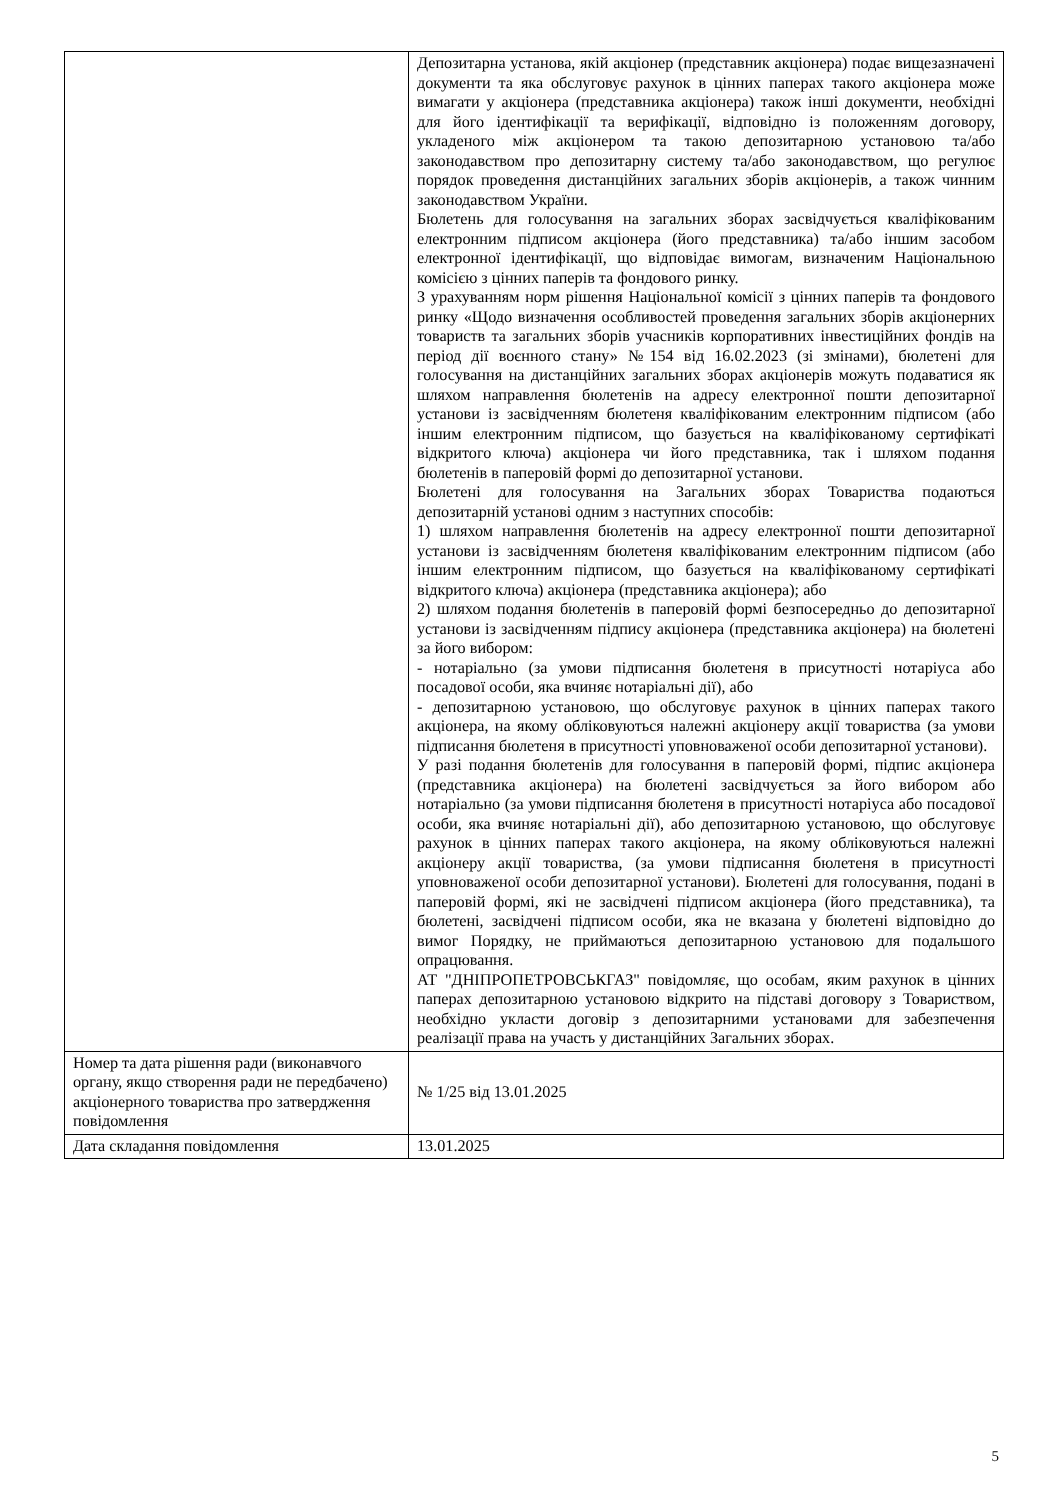| | Депозитарна установа, якій акціонер (представник акціонера) подає вищезазначені документи та яка обслуговує рахунок в цінних паперах такого акціонера може вимагати у акціонера (представника акціонера) також інші документи, необхідні для його ідентифікації та верифікації, відповідно із положенням договору, укладеного між акціонером та такою депозитарною установою та/або законодавством про депозитарну систему та/або законодавством, що регулює порядок проведення дистанційних загальних зборів акціонерів, а також чинним законодавством України. Бюлетень для голосування на загальних зборах засвідчується кваліфікованим електронним підписом акціонера (його представника) та/або іншим засобом електронної ідентифікації, що відповідає вимогам, визначеним Національною комісією з цінних паперів та фондового ринку. З урахуванням норм рішення Національної комісії з цінних паперів та фондового ринку «Щодо визначення особливостей проведення загальних зборів акціонерних товариств та загальних зборів учасників корпоративних інвестиційних фондів на період дії воєнного стану» №154 від 16.02.2023 (зі змінами), бюлетені для голосування на дистанційних загальних зборах акціонерів можуть подаватися як шляхом направлення бюлетенів на адресу електронної пошти депозитарної установи із засвідченням бюлетеня кваліфікованим електронним підписом (або іншим електронним підписом, що базується на кваліфікованому сертифікаті відкритого ключа) акціонера чи його представника, так і шляхом подання бюлетенів в паперовій формі до депозитарної установи. Бюлетені для голосування на Загальних зборах Товариства подаються депозитарній установі одним з наступних способів: 1) шляхом направлення бюлетенів на адресу електронної пошти депозитарної установи із засвідченням бюлетеня кваліфікованим електронним підписом (або іншим електронним підписом, що базується на кваліфікованому сертифікаті відкритого ключа) акціонера (представника акціонера); або 2) шляхом подання бюлетенів в паперовій формі безпосередньо до депозитарної установи із засвідченням підпису акціонера (представника акціонера) на бюлетені за його вибором: - нотаріально (за умови підписання бюлетеня в присутності нотаріуса або посадової особи, яка вчиняє нотаріальні дії), або - депозитарною установою, що обслуговує рахунок в цінних паперах такого акціонера, на якому обліковуються належні акціонеру акції товариства (за умови підписання бюлетеня в присутності уповноваженої особи депозитарної установи). У разі подання бюлетенів для голосування в паперовій формі, підпис акціонера (представника акціонера) на бюлетені засвідчується за його вибором або нотаріально (за умови підписання бюлетеня в присутності нотаріуса або посадової особи, яка вчиняє нотаріальні дії), або депозитарною установою, що обслуговує рахунок в цінних паперах такого акціонера, на якому обліковуються належні акціонеру акції товариства, (за умови підписання бюлетеня в присутності уповноваженої особи депозитарної установи). Бюлетені для голосування, подані в паперовій формі, які не засвідчені підписом акціонера (його представника), та бюлетені, засвідчені підписом особи, яка не вказана у бюлетені відповідно до вимог Порядку, не приймаються депозитарною установою для подальшого опрацювання. АТ "ДНІПРОПЕТРОВСЬКГАЗ" повідомляє, що особам, яким рахунок в цінних паперах депозитарною установою відкрито на підставі договору з Товариством, необхідно укласти договір з депозитарними установами для забезпечення реалізації права на участь у дистанційних Загальних зборах. |
| Номер та дата рішення ради (виконавчого органу, якщо створення ради не передбачено) акціонерного товариства про затвердження повідомлення | № 1/25 від 13.01.2025 |
| Дата складання повідомлення | 13.01.2025 |
5